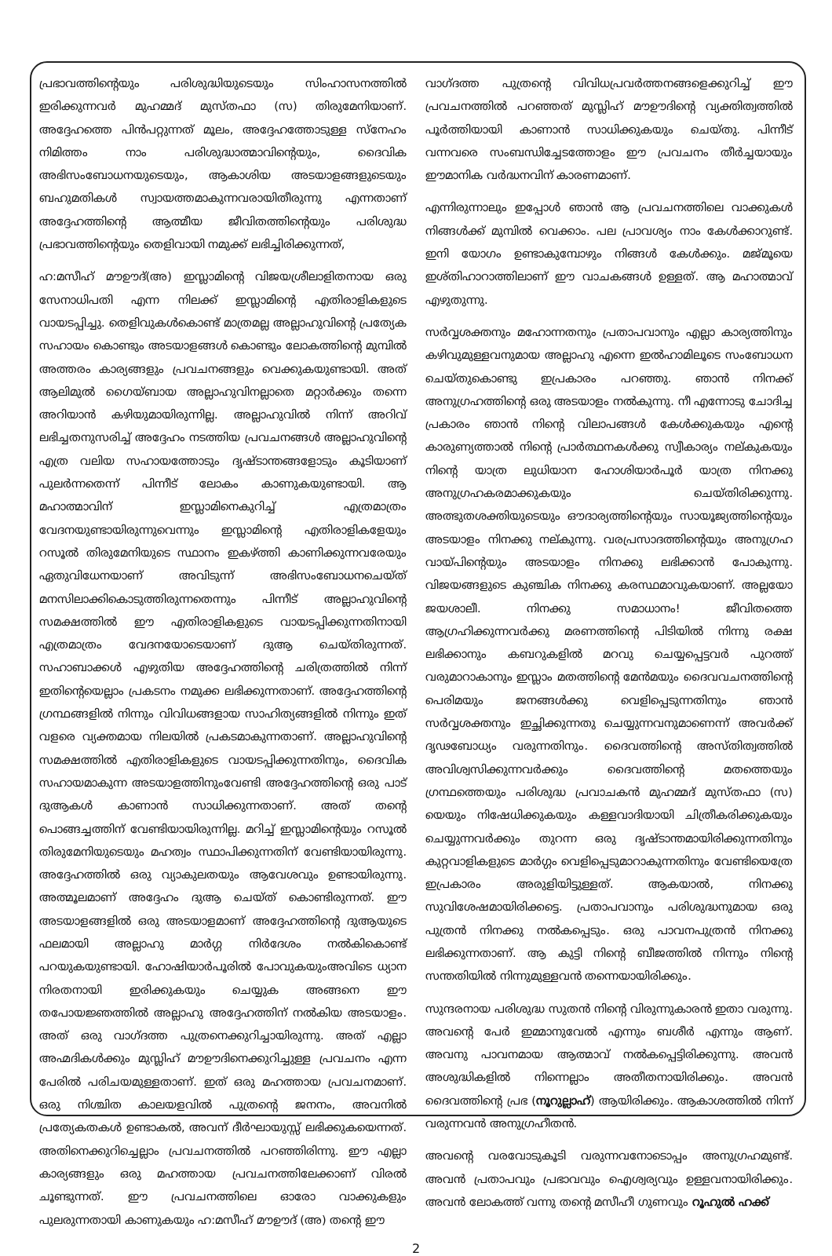പ്രഭാവത്തിന്റെയും പരിശുദ്ധിയുടെയും സിംഹാസനത്തിൽ ഇരിക്കുന്നവർ മുഹമ്മദ് മുസ്തഫാ (സ) തിരുമേനിയാണ്. അദ്ദേഹത്തെ പിൻപറ്റുന്നത് മൂലം, അദ്ദേഹത്തോടുള്ള സ്നേഹം നിമിത്തം നാം പരിശുദ്ധാത്മാവിന്റെയും, ദൈവിക അഭിസംബോധനയുടെയും, ആകാശിയ അടയാളങ്ങളുടെയും ബഹുമതികൾ സ്വായത്തമാകുന്നവരായിതീരുന്നു എന്നതാണ് അദ്ദേഹത്തിന്റെ ആത്മീയ ജീവിതത്തിന്റെയും പരിശുദ്ധ പ്രഭാവത്തിന്റെയും തെളിവായി നമുക്ക് ലഭിച്ചിരിക്കുന്നത്,
ഹ:മസീഹ് മൗഊദ്(അ) ഇസ്ലാമിന്റെ വിജയശ്രീലാളിതനായ ഒരു സേനാധിപതി എന്ന നിലക്ക് ഇസ്ലാമിന്റെ എതിരാളികളുടെ വായടപ്പിച്ചു. തെളിവുകൾകൊണ്ട് മാത്രമല്ല അല്ലാഹുവിന്റെ പ്രത്യേക സഹായം കൊണ്ടും അടയാളങ്ങൾ കൊണ്ടും ലോകത്തിന്റെ മുമ്പിൽ അത്തരം കാര്യങ്ങളും പ്രവചനങ്ങളും വെക്കുകയുണ്ടായി. അത് ആലിമുൽ ഗൈയ്ബായ അല്ലാഹുവിനല്ലാതെ മറ്റാർക്കും തന്നെ അറിയാൻ കഴിയുമായിരുന്നില്ല. അല്ലാഹുവിൽ നിന്ന് അറിവ് ലഭിച്ചതനുസരിച്ച് അദ്ദേഹം നടത്തിയ പ്രവചനങ്ങൾ അല്ലാഹുവിന്റെ എത്ര വലിയ സഹായത്തോടും ദൃഷ്ടാന്തങ്ങളോടും കൂടിയാണ് പുലർന്നതെന്ന് പിന്നീട് ലോകം കാണുകയുണ്ടായി. ആ മഹാത്മാവിന് ഇസ്ലാമിനെകുറിച്ച് എത്രമാത്രം വേദനയുണ്ടായിരുന്നുവെന്നും ഇസ്ലാമിന്റെ എതിരാളികളേയും റസൂൽ തിരുമേനിയുടെ സ്ഥാനം ഇകഴ്ത്തി കാണിക്കുന്നവരേയും ഏതുവിധേനയാണ് അവിടുന്ന് അഭിസംബോധനചെയ്ത് മനസിലാക്കികൊടുത്തിരുന്നതെന്നും പിന്നീട് അല്ലാഹുവിന്റെ സമക്ഷത്തിൽ ഈ എതിരാളികളുടെ വായടപ്പിക്കുന്നതിനായി എത്രമാത്രം വേദനയോടെയാണ് ദുആ ചെയ്തിരുന്നത്. സഹാബാക്കൾ എഴുതിയ അദ്ദേഹത്തിന്റെ ചരിത്രത്തിൽ നിന്ന് ഇതിന്റെയെല്ലാം പ്രകടനം നമുക്ക ലഭിക്കുന്നതാണ്. അദ്ദേഹത്തിന്റെ ഗ്രന്ഥങ്ങളിൽ നിന്നും വിവിധങ്ങളായ സാഹിത്യങ്ങളിൽ നിന്നും ഇത് വളരെ വ്യക്തമായ നിലയിൽ പ്രകടമാകുന്നതാണ്. അല്ലാഹുവിന്റെ സമക്ഷത്തിൽ എതിരാളികളുടെ വായടപ്പിക്കുന്നതിനും, ദൈവിക സഹായമാകുന്ന അടയാളത്തിനുംവേണ്ടി അദ്ദേഹത്തിന്റെ ഒരു പാട് ദുആകൾ കാണാൻ സാധിക്കുന്നതാണ്. അത് തന്റെ പൊങ്ങച്ചത്തിന് വേണ്ടിയായിരുന്നില്ല. മറിച്ച് ഇസ്ലാമിന്റെയും റസൂൽ തിരുമേനിയുടെയും മഹത്വം സ്ഥാപിക്കുന്നതിന് വേണ്ടിയായിരുന്നു. അദ്ദേഹത്തിൽ ഒരു വ്യാകുലതയും ആവേശവും ഉണ്ടായിരുന്നു. അത്മൂലമാണ് അദ്ദേഹം ദുആ ചെയ്ത് കൊണ്ടിരുന്നത്. ഈ അടയാളങ്ങളിൽ ഒരു അടയാളമാണ് അദ്ദേഹത്തിന്റെ ദുആയുടെ ഫലമായി അല്ലാഹു മാർഗ്ഗ നിർദേശം നൽകികൊണ്ട് പറയുകയുണ്ടായി. ഹോഷിയാർപൂരിൽ പോവുകയുംഅവിടെ ധ്യാന നിരതനായി ഇരിക്കുകയും ചെയ്യുക അങ്ങനെ ഈ തപോയജ്ഞത്തിൽ അല്ലാഹു അദ്ദേഹത്തിന് നൽകിയ അടയാളം. അത് ഒരു വാഗ്ദത്ത പുത്രനെക്കുറിച്ചായിരുന്നു. അത് എല്ലാ അഹ്മദികൾക്കും മുസ്ലിഹ് മൗഊദിനെക്കുറിച്ചുള്ള പ്രവചനം എന്ന പേരിൽ പരിചയമുള്ളതാണ്. ഇത് ഒരു മഹത്തായ പ്രവചനമാണ്. ഒരു നിശ്ചിത കാലയളവിൽ പുത്രന്റെ ജനനം, അവനിൽ പ്രത്യേകതകൾ ഉണ്ടാകൽ, അവന് ദീർഘായുസ്സ് ലഭിക്കുകയെന്നത്. അതിനെക്കുറിച്ചെല്ലാം പ്രവചനത്തിൽ പറഞ്ഞിരിന്നു. ഈ എല്ലാ കാര്യങ്ങളും ഒരു മഹത്തായ പ്രവചനത്തിലേക്കാണ് വിരൽ ചൂണ്ടുന്നത്. ഈ പ്രവചനത്തിലെ ഓരോ വാക്കുകളും പുലരുന്നതായി കാണുകയും ഹ:മസീഹ് മൗഊദ് (അ) തന്റെ ഈ
വാഗ്ദത്ത പുത്രന്റെ വിവിധപ്രവർത്തനങ്ങളെക്കുറിച്ച് ഈ പ്രവചനത്തിൽ പറഞ്ഞത് മുസ്ലിഹ് മൗഊദിന്റെ വ്യക്തിത്വത്തിൽ പൂർത്തിയായി കാണാൻ സാധിക്കുകയും ചെയ്തു. പിന്നീട് വന്നവരെ സംബന്ധിച്ചേടത്തോളം ഈ പ്രവചനം തീർച്ചയായും ഈമാനിക വർദ്ധനവിന് കാരണമാണ്.
എന്നിരുന്നാലും ഇപ്പോൾ ഞാൻ ആ പ്രവചനത്തിലെ വാക്കുകൾ നിങ്ങൾക്ക് മുമ്പിൽ വെക്കാം. പല പ്രാവശ്യം നാം കേൾക്കാറുണ്ട്. ഇനി യോഗം ഉണ്ടാകുമ്പോഴും നിങ്ങൾ കേൾക്കും. മജ്മൂയെ ഇശ്തിഹാറാത്തിലാണ് ഈ വാചകങ്ങൾ ഉള്ളത്. ആ മഹാത്മാവ് എഴുതുന്നു.
സർവ്വശക്തനും മഹോന്നതനും പ്രതാപവാനും എല്ലാ കാര്യത്തിനും കഴിവുമുള്ളവനുമായ അല്ലാഹു എന്നെ ഇൽഹാമിലൂടെ സംബോധന ചെയ്തുകൊണ്ടു ഇപ്രകാരം പറഞ്ഞു. ഞാൻ നിനക്ക് അനുഗ്രഹത്തിന്റെ ഒരു അടയാളം നൽകുന്നു. നീ എന്നോടു ചോദിച്ച പ്രകാരം ഞാൻ നിന്റെ വിലാപങ്ങൾ കേൾക്കുകയും എന്റെ കാരുണ്യത്താൽ നിന്റെ പ്രാർത്ഥനകൾക്കു സ്വീകാര്യം നല്കുകയും നിന്റെ യാത്ര ലുധിയാന ഹോശിയാർപൂർ യാത്ര നിനക്കു അനുഗ്രഹകരമാക്കുകയും ചെയ്തിരിക്കുന്നു. അത്ഭുതശക്തിയുടെയും ഔദാര്യത്തിന്റെയും സായൂജ്യത്തിന്റെയും അടയാളം നിനക്കു നല്കുന്നു. വരപ്രസാദത്തിന്റെയും അനുഗ്രഹ വായ്പിന്റെയും അടയാളം നിനക്കു ലഭിക്കാൻ പോകുന്നു. വിജയങ്ങളുടെ കുഞ്ചിക നിനക്കു കരസ്ഥമാവുകയാണ്. അല്ലയോ ജയശാലീ. നിനക്കു സമാധാനം! ജീവിതത്തെ ആഗ്രഹിക്കുന്നവർക്കു മരണത്തിന്റെ പിടിയിൽ നിന്നു രക്ഷ ലഭിക്കാനും കബറുകളിൽ മറവു ചെയ്യപ്പെട്ടവർ പുറത്ത് വരുമാറാകാനും ഇസ്ലാം മതത്തിന്റെ മേൻമയും ദൈവവചനത്തിന്റെ പെരിമയും ജനങ്ങൾക്കു വെളിപ്പെടുന്നതിനും ഞാൻ സർവ്വശക്തനും ഇച്ഛിക്കുന്നതു ചെയ്യുന്നവനുമാണെന്ന് അവർക്ക് ദൃഢബോധ്യം വരുന്നതിനും. ദൈവത്തിന്റെ അസ്തിത്വത്തിൽ അവിശ്വസിക്കുന്നവർക്കും ദൈവത്തിന്റെ മതത്തെയും ഗ്രന്ഥത്തെയും പരിശുദ്ധ പ്രവാചകൻ മുഹമ്മദ് മുസ്തഫാ (സ) യെയും നിഷേധിക്കുകയും കള്ളവാദിയായി ചിത്രീകരിക്കുകയും ചെയ്യുന്നവർക്കും തുറന്ന ഒരു ദൃഷ്ടാന്തമായിരിക്കുന്നതിനും കുറ്റവാളികളുടെ മാർഗ്ഗം വെളിപ്പെടുമാറാകുന്നതിനും വേണ്ടിയെത്രേ ഇപ്രകാരം അരുളിയിട്ടുള്ളത്. ആകയാൽ, നിനക്കു സുവിശേഷമായിരിക്കട്ടെ. പ്രതാപവാനും പരിശുദ്ധനുമായ ഒരു പുത്രൻ നിനക്കു നൽകപ്പെടും. ഒരു പാവനപുത്രൻ നിനക്കു ലഭിക്കുന്നതാണ്. ആ കുട്ടി നിന്റെ ബീജത്തിൽ നിന്നും നിന്റെ സന്തതിയിൽ നിന്നുമുള്ളവൻ തന്നെയായിരിക്കും.
സുന്ദരനായ പരിശുദ്ധ സുതൻ നിന്റെ വിരുന്നുകാരൻ ഇതാ വരുന്നു. അവന്റെ പേർ ഇമ്മാനുവേൽ എന്നും ബശീർ എന്നും ആണ്. അവനു പാവനമായ ആത്മാവ് നൽകപ്പെട്ടിരിക്കുന്നു. അവൻ അശുദ്ധികളിൽ നിന്നെല്ലാം അതീതനായിരിക്കും. അവൻ ദൈവത്തിന്റെ പ്രഭ (നൂറുല്ലാഹ്) ആയിരിക്കും. ആകാശത്തിൽ നിന്ന് വരുന്നവൻ അനുഗ്രഹീതൻ.
അവന്റെ വരവോടുകൂടി വരുന്നവനോടൊപ്പം അനുഗ്രഹമുണ്ട്. അവൻ പ്രതാപവും പ്രഭാവവും ഐശ്വര്യവും ഉള്ളവനായിരിക്കും. അവൻ ലോകത്ത് വന്നു തന്റെ മസീഹീ ഗുണവും റൂഹുൽ ഹക്ക്
2